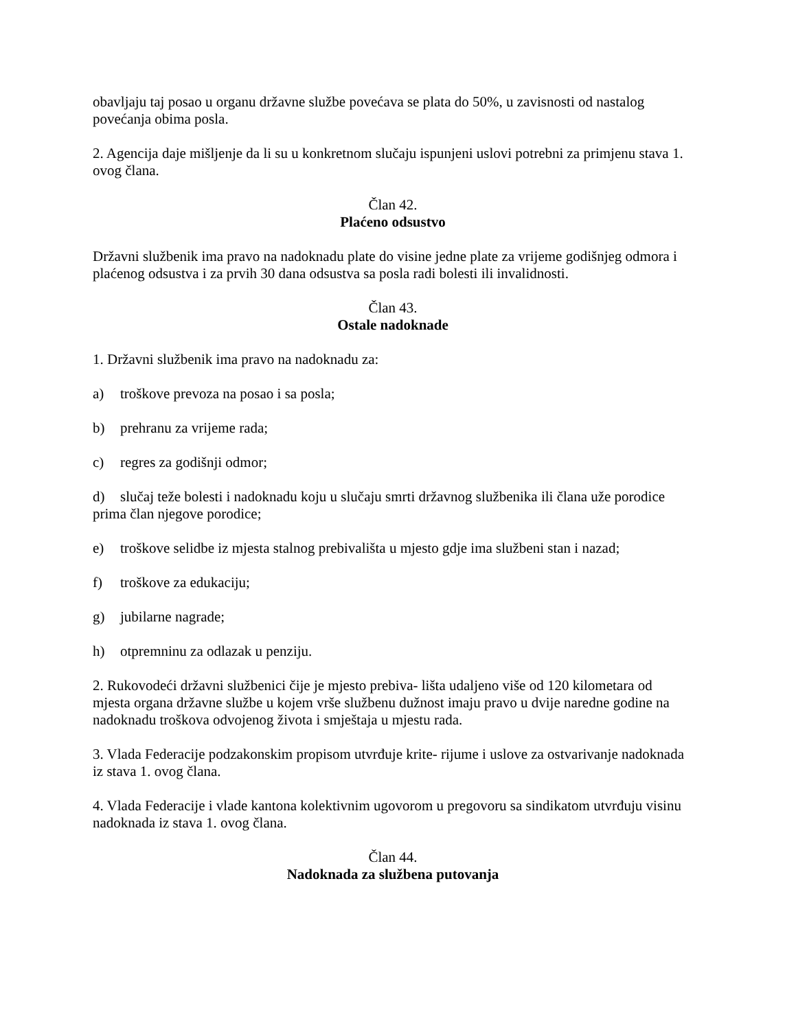obavljaju taj posao u organu državne službe povećava se plata do 50%, u zavisnosti od nastalog povećanja obima posla.
2. Agencija daje mišljenje da li su u konkretnom slučaju ispunjeni uslovi potrebni za primjenu stava 1. ovog člana.
Član 42.
Plaćeno odsustvo
Državni službenik ima pravo na nadoknadu plate do visine jedne plate za vrijeme godišnjeg odmora i plaćenog odsustva i za prvih 30 dana odsustva sa posla radi bolesti ili invalidnosti.
Član 43.
Ostale nadoknade
1. Državni službenik ima pravo na nadoknadu za:
a) troškove prevoza na posao i sa posla;
b) prehranu za vrijeme rada;
c) regres za godišnji odmor;
d) slučaj teže bolesti i nadoknadu koju u slučaju smrti državnog službenika ili člana uže porodice prima član njegove porodice;
e) troškove selidbe iz mjesta stalnog prebivališta u mjesto gdje ima službeni stan i nazad;
f) troškove za edukaciju;
g) jubilarne nagrade;
h) otpremninu za odlazak u penziju.
2. Rukovodeći državni službenici čije je mjesto prebiva- lišta udaljeno više od 120 kilometara od mjesta organa državne službe u kojem vrše službenu dužnost imaju pravo u dvije naredne godine na nadoknadu troškova odvojenog života i smještaja u mjestu rada.
3. Vlada Federacije podzakonskim propisom utvrđuje krite- rijume i uslove za ostvarivanje nadoknada iz stava 1. ovog člana.
4. Vlada Federacije i vlade kantona kolektivnim ugovorom u pregovoru sa sindikatom utvrđuju visinu nadoknada iz stava 1. ovog člana.
Član 44.
Nadoknada za službena putovanja